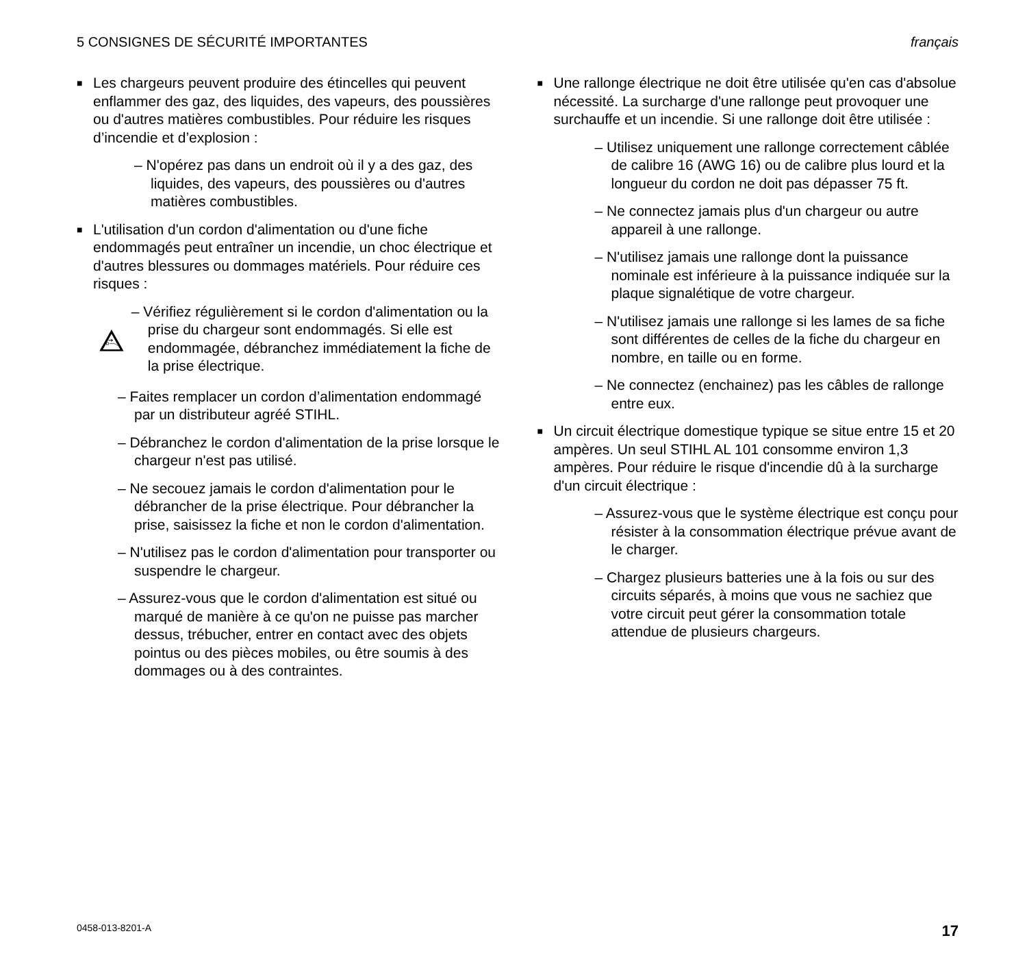5 CONSIGNES DE SÉCURITÉ IMPORTANTES français
■ Les chargeurs peuvent produire des étincelles qui peuvent enflammer des gaz, des liquides, des vapeurs, des poussières ou d'autres matières combustibles. Pour réduire les risques d’incendie et d’explosion :
– N'opérez pas dans un endroit où il y a des gaz, des liquides, des vapeurs, des poussières ou d'autres matières combustibles.
■ L'utilisation d'un cordon d'alimentation ou d'une fiche endommagés peut entraîner un incendie, un choc électrique et d'autres blessures ou dommages matériels. Pour réduire ces risques :
– Vérifiez régulièrement si le cordon d'alimentation ou la prise du chargeur sont endommagés. Si elle est endommagée, débranchez immédiatement la fiche de la prise électrique.
– Faites remplacer un cordon d’alimentation endommagé par un distributeur agréé STIHL.
– Débranchez le cordon d'alimentation de la prise lorsque le chargeur n'est pas utilisé.
– Ne secouez jamais le cordon d'alimentation pour le débrancher de la prise électrique. Pour débrancher la prise, saisissez la fiche et non le cordon d'alimentation.
– N'utilisez pas le cordon d'alimentation pour transporter ou suspendre le chargeur.
– Assurez-vous que le cordon d'alimentation est situé ou marqué de manière à ce qu'on ne puisse pas marcher dessus, trébucher, entrer en contact avec des objets pointus ou des pièces mobiles, ou être soumis à des dommages ou à des contraintes.
■ Une rallonge électrique ne doit être utilisée qu'en cas d'absolue nécessité. La surcharge d'une rallonge peut provoquer une surchauffe et un incendie. Si une rallonge doit être utilisée :
– Utilisez uniquement une rallonge correctement câblée de calibre 16 (AWG 16) ou de calibre plus lourd et la longueur du cordon ne doit pas dépasser 75 ft.
– Ne connectez jamais plus d'un chargeur ou autre appareil à une rallonge.
– N'utilisez jamais une rallonge dont la puissance nominale est inférieure à la puissance indiquée sur la plaque signalétique de votre chargeur.
– N'utilisez jamais une rallonge si les lames de sa fiche sont différentes de celles de la fiche du chargeur en nombre, en taille ou en forme.
– Ne connectez (enchainez) pas les câbles de rallonge entre eux.
■ Un circuit électrique domestique typique se situe entre 15 et 20 ampères. Un seul STIHL AL 101 consomme environ 1,3 ampères. Pour réduire le risque d'incendie dû à la surcharge d'un circuit électrique :
– Assurez-vous que le système électrique est conçu pour résister à la consommation électrique prévue avant de le charger.
– Chargez plusieurs batteries une à la fois ou sur des circuits séparés, à moins que vous ne sachiez que votre circuit peut gérer la consommation totale attendue de plusieurs chargeurs.
0458-013-8201-A 17